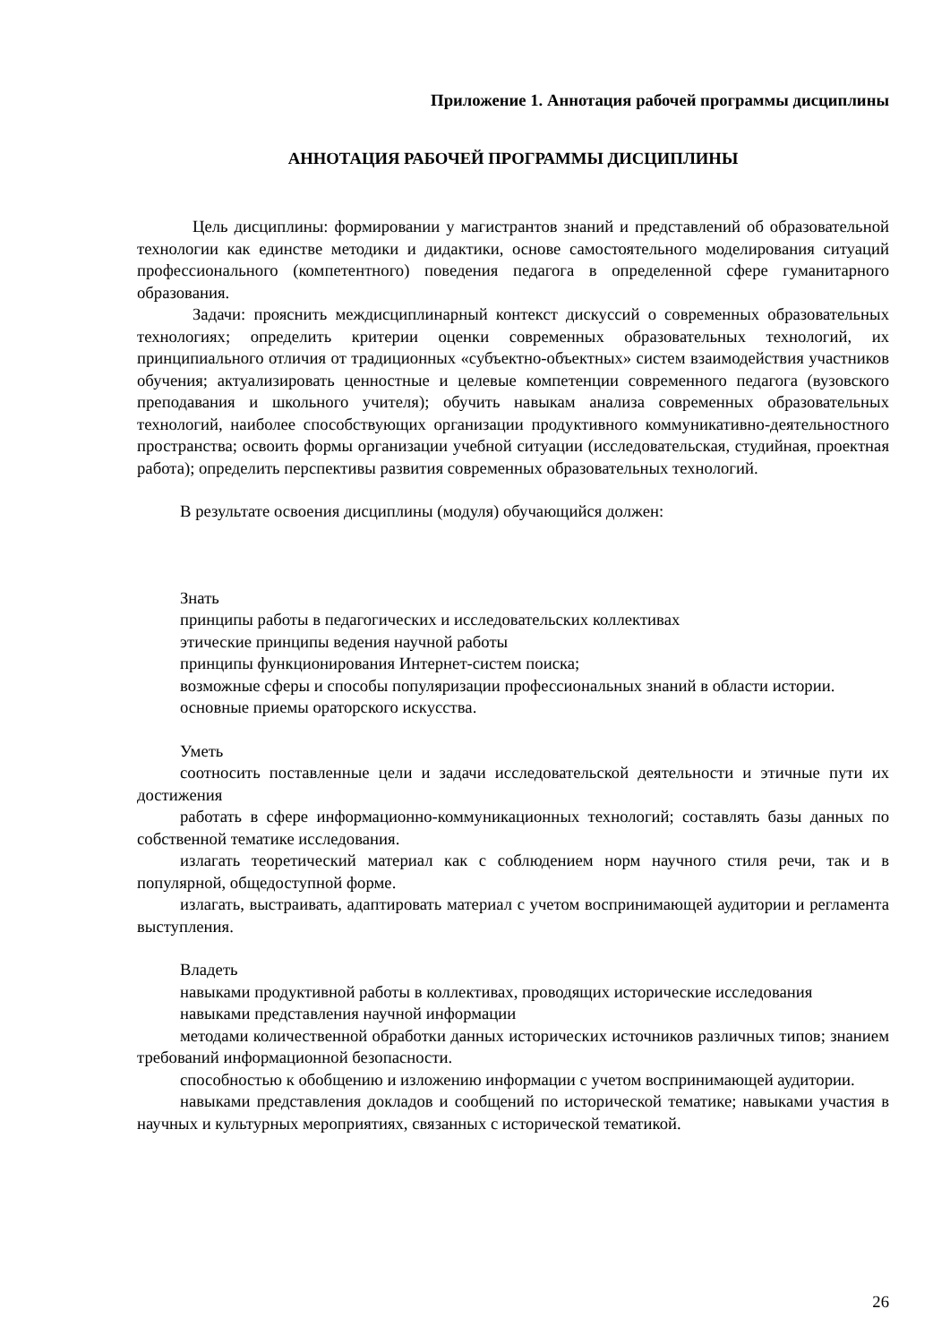Приложение 1. Аннотация рабочей программы дисциплины
АННОТАЦИЯ РАБОЧЕЙ ПРОГРАММЫ ДИСЦИПЛИНЫ
Цель дисциплины: формировании у магистрантов знаний и представлений об образовательной технологии как единстве методики и дидактики, основе самостоятельного моделирования ситуаций профессионального (компетентного) поведения педагога в определенной сфере гуманитарного образования.
Задачи: прояснить междисциплинарный контекст дискуссий о современных образовательных технологиях; определить критерии оценки современных образовательных технологий, их принципиального отличия от традиционных «субъектно-объектных» систем взаимодействия участников обучения; актуализировать ценностные и целевые компетенции современного педагога (вузовского преподавания и школьного учителя); обучить навыкам анализа современных образовательных технологий, наиболее способствующих организации продуктивного коммуникативно-деятельностного пространства; освоить формы организации учебной ситуации (исследовательская, студийная, проектная работа); определить перспективы развития современных образовательных технологий.
В результате освоения дисциплины (модуля) обучающийся должен:
Знать
принципы работы в педагогических и исследовательских коллективах
этические принципы ведения научной работы
принципы функционирования Интернет-систем поиска;
возможные сферы и способы популяризации профессиональных знаний в области истории.
основные приемы ораторского искусства.
Уметь
соотносить поставленные цели и задачи исследовательской деятельности и этичные пути их достижения
работать в сфере информационно-коммуникационных технологий; составлять базы данных по собственной тематике исследования.
излагать теоретический материал как с соблюдением норм научного стиля речи, так и в популярной, общедоступной форме.
излагать, выстраивать, адаптировать материал с учетом воспринимающей аудитории и регламента выступления.
Владеть
навыками продуктивной работы в коллективах, проводящих исторические исследования
навыками представления научной информации
методами количественной обработки данных исторических источников различных типов; знанием требований информационной безопасности.
способностью к обобщению и изложению информации с учетом воспринимающей аудитории.
навыками представления докладов и сообщений по исторической тематике; навыками участия в научных и культурных мероприятиях, связанных с исторической тематикой.
26